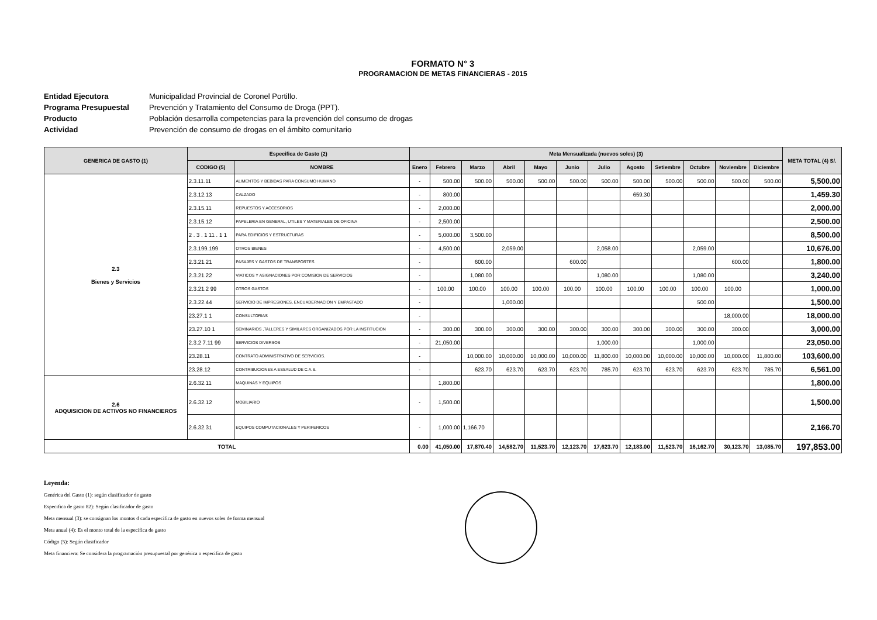FORMATO N° 3
PROGRAMACION DE METAS FINANCIERAS - 2015
Entidad Ejecutora Municipalidad Provincial de Coronel Portillo. Programa Presupuestal Prevención y Tratamiento del Consumo de Droga (PPT). Producto Población desarrolla competencias para la prevención del consumo de drogas Actividad Prevención de consumo de drogas en el ámbito comunitario
| GENERICA DE GASTO (1) | Especifica de Gasto (2) | | Meta Mensualizada (nuevos soles) (3) | | | | | | | | | | | | META TOTAL (4) S/. |
| --- | --- | --- | --- | --- | --- | --- | --- | --- | --- | --- | --- | --- | --- | --- | --- |
| | CODIGO (5) | NOMBRE | Enero | Febrero | Marzo | Abril | Mayo | Junio | Julio | Agosto | Setiembre | Octubre | Noviembre | Diciembre | |
| 2.3 Bienes y Servicios | 2.3.11.11 | ALIMENTOS Y BEBIDAS PARA CONSUMO HUMANO | - | 500.00 | 500.00 | 500.00 | 500.00 | 500.00 | 500.00 | 500.00 | 500.00 | 500.00 | 500.00 | 500.00 | 5,500.00 |
| | 2.3.12.13 | CALZADO | - | 800.00 | | | | | | 659.30 | | | | | 1,459.30 |
| | 2.3.15.11 | REPUESTOS Y ACCESORIOS | - | 2,000.00 | | | | | | | | | | | 2,000.00 |
| | 2.3.15.12 | PAPELERIA EN GENERAL, UTILES Y MATERIALES DE OFICINA | - | 2,500.00 | | | | | | | | | | | 2,500.00 |
| | 2 . 3 . 1 11 . 1 1 | PARA EDIFICIOS Y ESTRUCTURAS | - | 5,000.00 | 3,500.00 | | | | | | | | | | 8,500.00 |
| | 2.3.199.199 | OTROS BIENES | - | 4,500.00 | | 2,059.00 | | | 2,058.00 | | | 2,059.00 | | | 10,676.00 |
| | 2.3.21.21 | PASAJES Y GASTOS DE TRANSPORTES | - | | 600.00 | | | 600.00 | | | | | 600.00 | | 1,800.00 |
| | 2.3.21.22 | VIATICOS Y ASIGNACIONES POR COMISION DE SERVICIOS | - | | 1,080.00 | | | | 1,080.00 | | | 1,080.00 | | | 3,240.00 |
| | 2.3.21.2 99 | OTROS GASTOS | - | 100.00 | 100.00 | 100.00 | 100.00 | 100.00 | 100.00 | 100.00 | 100.00 | 100.00 | 100.00 | | 1,000.00 |
| | 2.3.22.44 | SERVICIO DE IMPRESIONES, ENCUADERNACION Y EMPASTADO | - | | | 1,000.00 | | | | | | 500.00 | | | 1,500.00 |
| | 23.27.1 1 | CONSULTORIAS | - | | | | | | | | | | 18,000.00 | | 18,000.00 |
| | 23.27.10 1 | SEMINARIOS ,TALLERES Y SIMILARES ORGANIZADOS POR LA INSTITUCION | - | 300.00 | 300.00 | 300.00 | 300.00 | 300.00 | 300.00 | 300.00 | 300.00 | 300.00 | 300.00 | | 3,000.00 |
| | 2.3.2 7.11 99 | SERVICIOS DIVERSOS | - | 21,050.00 | | | | | 1,000.00 | | | 1,000.00 | | | 23,050.00 |
| | 23.28.11 | CONTRATO ADMINISTRATIVO DE SERVICIOS. | - | | 10,000.00 | 10,000.00 | 10,000.00 | 10,000.00 | 11,800.00 | 10,000.00 | 10,000.00 | 10,000.00 | 10,000.00 | 11,800.00 | 103,600.00 |
| | 23.28.12 | CONTRIBUCIONES A ESSALUD DE C.A.S. | - | | 623.70 | 623.70 | 623.70 | 623.70 | 785.70 | 623.70 | 623.70 | 623.70 | 623.70 | 785.70 | 6,561.00 |
| 2.6 ADQUISICION DE ACTIVOS NO FINANCIEROS | 2.6.32.11 | MAQUINAS Y EQUIPOS | | 1,800.00 | | | | | | | | | | | 1,800.00 |
| | 2.6.32.12 | MOBILIARIO | - | 1,500.00 | | | | | | | | | | | 1,500.00 |
| | 2.6.32.31 | EQUIPOS COMPUTACIONALES Y PERIFERICOS | - | 1,000.00 | 1,166.70 | | | | | | | | | | 2,166.70 |
| TOTAL | | | 0.00 | 41,050.00 | 17,870.40 | 14,582.70 | 11,523.70 | 12,123.70 | 17,623.70 | 12,183.00 | 11,523.70 | 16,162.70 | 30,123.70 | 13,085.70 | 197,853.00 |
Leyenda:
Genérica del Gasto (1): según clasificador de gasto
Especifica de gasto 82): Según clasificador de gasto
Meta mensual (3): se consignan los montos d cada especifica de gasto en nuevos soles de forma mensual
Meta anual (4): Es el monto total de la especifica de gasto
Código (5): Según clasificador
Meta financiera: Se considera la programación presupuestal por genérica o especifica de gasto